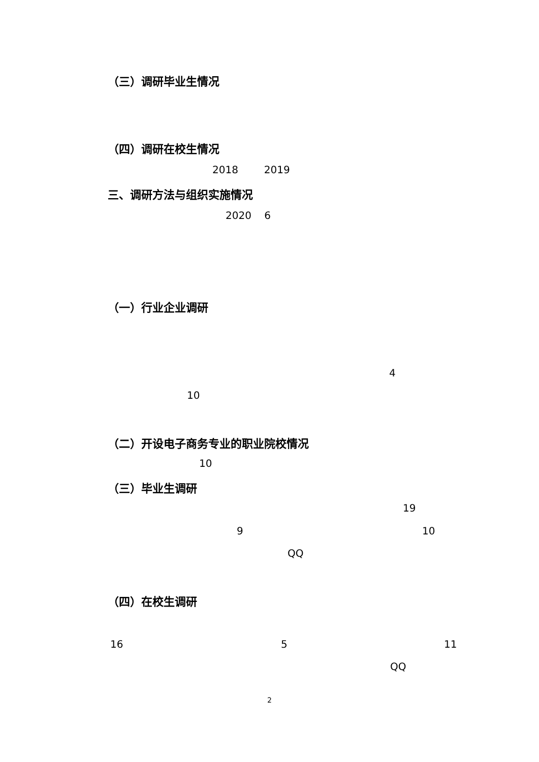（三）调研毕业生情况
（四）调研在校生情况
2018 2019
三、调研方法与组织实施情况
2020 6
（一）行业企业调研
4
10
（二）开设电子商务专业的职业院校情况
10
（三）毕业生调研
19
9 10
QQ
（四）在校生调研
16 5 11
QQ
2